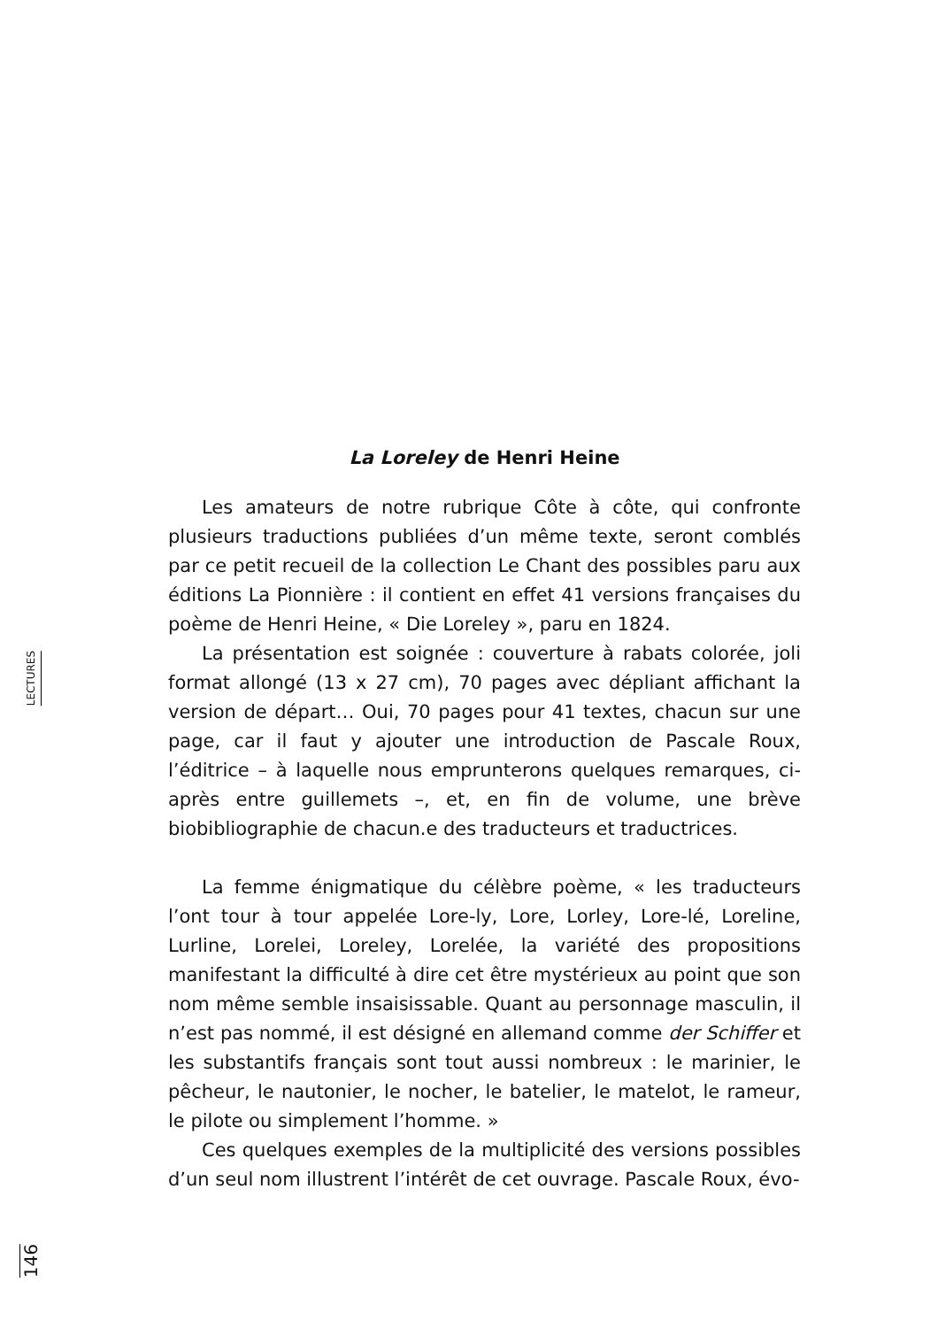LECTURES
La Loreley de Henri Heine
Les amateurs de notre rubrique Côte à côte, qui confronte plusieurs traductions publiées d’un même texte, seront comblés par ce petit recueil de la collection Le Chant des possibles paru aux éditions La Pionnière : il contient en effet 41 versions françaises du poème de Henri Heine, « Die Loreley », paru en 1824.
La présentation est soignée : couverture à rabats colorée, joli format allongé (13 x 27 cm), 70 pages avec dépliant affichant la version de départ… Oui, 70 pages pour 41 textes, chacun sur une page, car il faut y ajouter une introduction de Pascale Roux, l’éditrice – à laquelle nous emprunterons quelques remarques, ci-après entre guillemets –, et, en fin de volume, une brève biobibliographie de chacun.e des traducteurs et traductrices.
La femme énigmatique du célèbre poème, « les traducteurs l’ont tour à tour appelée Lore-ly, Lore, Lorley, Lore-lé, Loreline, Lurline, Lorelei, Loreley, Lorelée, la variété des propositions manifestant la difficulté à dire cet être mystérieux au point que son nom même semble insaisissable. Quant au personnage masculin, il n’est pas nommé, il est désigné en allemand comme der Schiffer et les substantifs français sont tout aussi nombreux : le marinier, le pêcheur, le nautonier, le nocher, le batelier, le matelot, le rameur, le pilote ou simplement l’homme. »
Ces quelques exemples de la multiplicité des versions possibles d’un seul nom illustrent l’intérêt de cet ouvrage. Pascale Roux, évo-
146